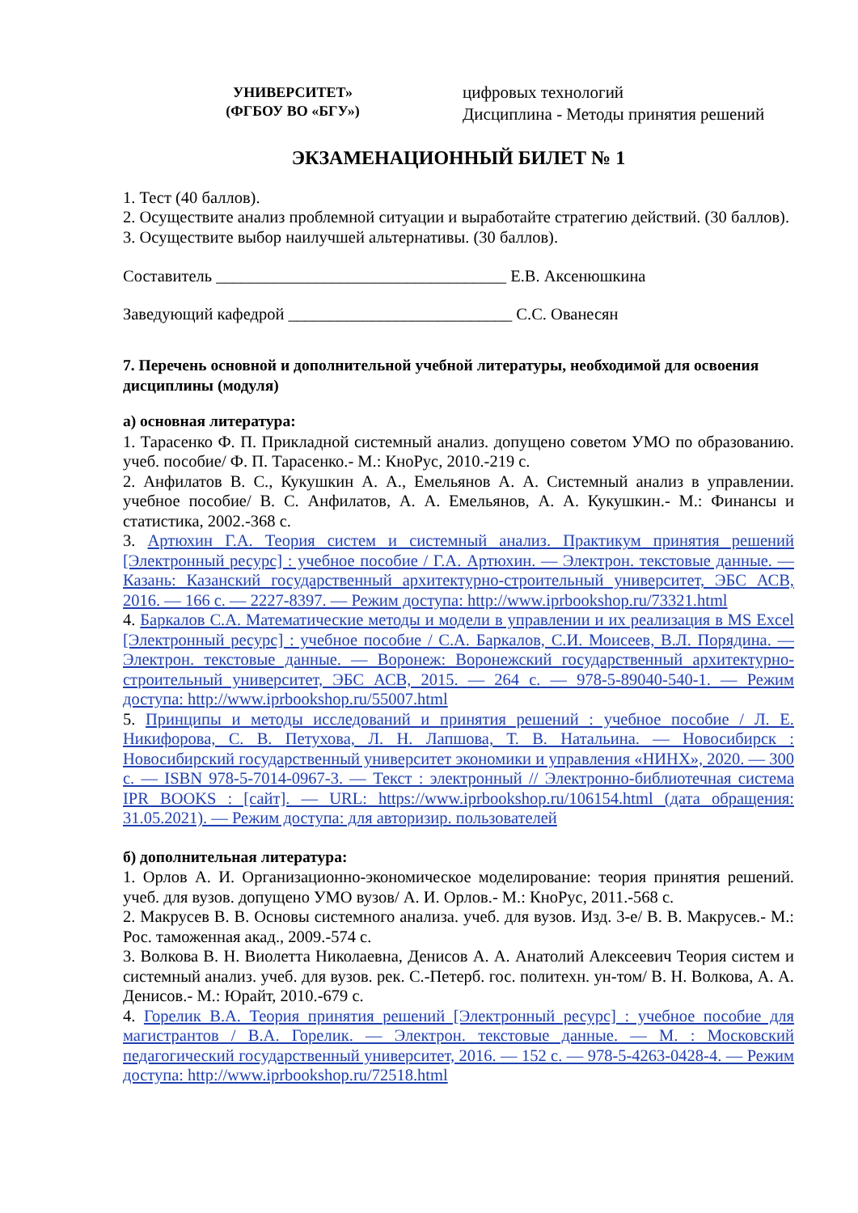УНИВЕРСИТЕТ»
(ФГБОУ ВО «БГУ»)
цифровых технологий
Дисциплина - Методы принятия решений
ЭКЗАМЕНАЦИОННЫЙ БИЛЕТ № 1
1. Тест (40 баллов).
2. Осуществите анализ проблемной ситуации и выработайте стратегию действий. (30 баллов).
3. Осуществите выбор наилучшей альтернативы. (30 баллов).
Составитель ___________________________________ Е.В. Аксенюшкина
Заведующий кафедрой ___________________________ С.С. Ованесян
7. Перечень основной и дополнительной учебной литературы, необходимой для освоения дисциплины (модуля)
а) основная литература:
1. Тарасенко Ф. П. Прикладной системный анализ. допущено советом УМО по образованию. учеб. пособие/ Ф. П. Тарасенко.- М.: КноРус, 2010.-219 с.
2. Анфилатов В. С., Кукушкин А. А., Емельянов А. А. Системный анализ в управлении. учебное пособие/ В. С. Анфилатов, А. А. Емельянов, А. А. Кукушкин.- М.: Финансы и статистика, 2002.-368 с.
3. Артюхин Г.А. Теория систем и системный анализ. Практикум принятия решений [Электронный ресурс] : учебное пособие / Г.А. Артюхин. — Электрон. текстовые данные. — Казань: Казанский государственный архитектурно-строительный университет, ЭБС АСВ, 2016. — 166 с. — 2227-8397. — Режим доступа: http://www.iprbookshop.ru/73321.html
4. Баркалов С.А. Математические методы и модели в управлении и их реализация в MS Excel [Электронный ресурс] : учебное пособие / С.А. Баркалов, С.И. Моисеев, В.Л. Порядина. — Электрон. текстовые данные. — Воронеж: Воронежский государственный архитектурно-строительный университет, ЭБС АСВ, 2015. — 264 c. — 978-5-89040-540-1. — Режим доступа: http://www.iprbookshop.ru/55007.html
5. Принципы и методы исследований и принятия решений : учебное пособие / Л. Е. Никифорова, С. В. Петухова, Л. Н. Лапшова, Т. В. Натальина. — Новосибирск : Новосибирский государственный университет экономики и управления «НИНХ», 2020. — 300 c. — ISBN 978-5-7014-0967-3. — Текст : электронный // Электронно-библиотечная система IPR BOOKS : [сайт]. — URL: https://www.iprbookshop.ru/106154.html (дата обращения: 31.05.2021). — Режим доступа: для авторизир. пользователей
б) дополнительная литература:
1. Орлов А. И. Организационно-экономическое моделирование: теория принятия решений. учеб. для вузов. допущено УМО вузов/ А. И. Орлов.- М.: КноРус, 2011.-568 с.
2. Макрусев В. В. Основы системного анализа. учеб. для вузов. Изд. 3-е/ В. В. Макрусев.- М.: Рос. таможенная акад., 2009.-574 с.
3. Волкова В. Н. Виолетта Николаевна, Денисов А. А. Анатолий Алексеевич Теория систем и системный анализ. учеб. для вузов. рек. С.-Петерб. гос. политехн. ун-том/ В. Н. Волкова, А. А. Денисов.- М.: Юрайт, 2010.-679 с.
4. Горелик В.А. Теория принятия решений [Электронный ресурс] : учебное пособие для магистрантов / В.А. Горелик. — Электрон. текстовые данные. — М. : Московский педагогический государственный университет, 2016. — 152 c. — 978-5-4263-0428-4. — Режим доступа: http://www.iprbookshop.ru/72518.html